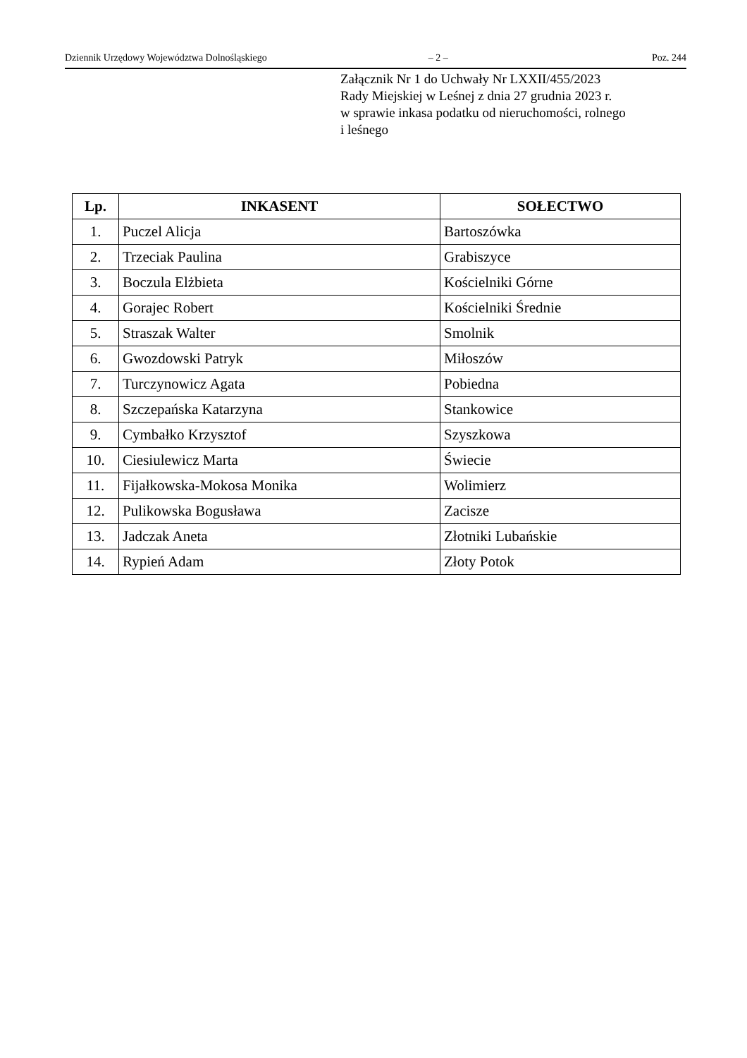Dziennik Urzędowy Województwa Dolnośląskiego – 2 – Poz. 244
Załącznik Nr 1 do Uchwały Nr LXXII/455/2023
Rady Miejskiej w Leśnej z dnia 27 grudnia 2023 r.
w sprawie inkasa podatku od nieruchomości, rolnego
i leśnego
| Lp. | INKASENT | SOŁECTWO |
| --- | --- | --- |
| 1. | Puczel Alicja | Bartoszówka |
| 2. | Trzeciak Paulina | Grabiszyce |
| 3. | Boczula Elżbieta | Kościelniki Górne |
| 4. | Gorajec Robert | Kościelniki Średnie |
| 5. | Straszak Walter | Smolnik |
| 6. | Gwozdowski Patryk | Miłoszów |
| 7. | Turczynowicz Agata | Pobiedna |
| 8. | Szczepańska Katarzyna | Stankowice |
| 9. | Cymbałko Krzysztof | Szyszkowa |
| 10. | Ciesiulewicz Marta | Świecie |
| 11. | Fijałkowska-Mokosa Monika | Wolimierz |
| 12. | Pulikowska Bogusława | Zacisze |
| 13. | Jadczak Aneta | Złotniki Lubańskie |
| 14. | Rypień Adam | Złoty Potok |